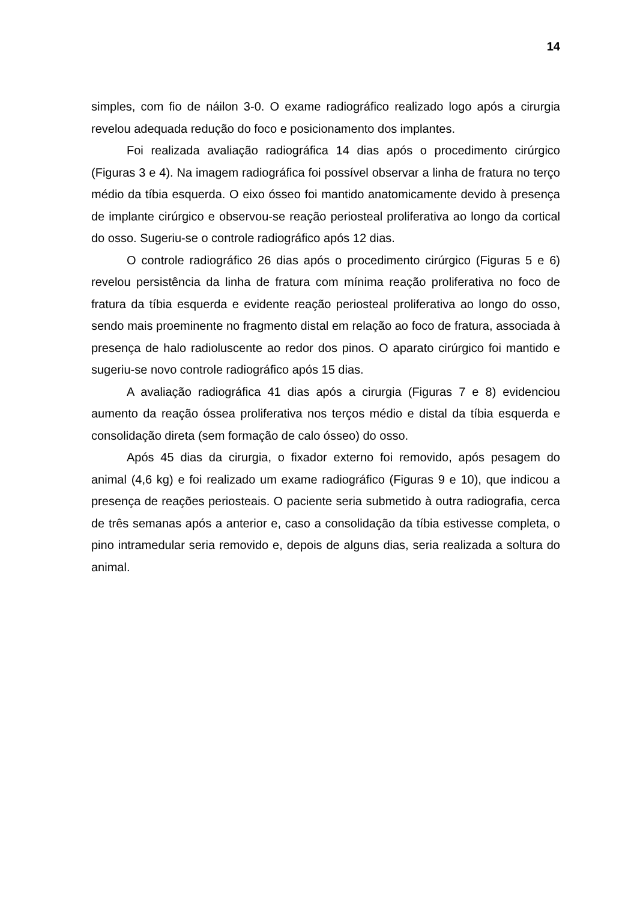14
simples, com fio de náilon 3-0. O exame radiográfico realizado logo após a cirurgia revelou adequada redução do foco e posicionamento dos implantes.
Foi realizada avaliação radiográfica 14 dias após o procedimento cirúrgico (Figuras 3 e 4). Na imagem radiográfica foi possível observar a linha de fratura no terço médio da tíbia esquerda. O eixo ósseo foi mantido anatomicamente devido à presença de implante cirúrgico e observou-se reação periosteal proliferativa ao longo da cortical do osso. Sugeriu-se o controle radiográfico após 12 dias.
O controle radiográfico 26 dias após o procedimento cirúrgico (Figuras 5 e 6) revelou persistência da linha de fratura com mínima reação proliferativa no foco de fratura da tíbia esquerda e evidente reação periosteal proliferativa ao longo do osso, sendo mais proeminente no fragmento distal em relação ao foco de fratura, associada à presença de halo radioluscente ao redor dos pinos. O aparato cirúrgico foi mantido e sugeriu-se novo controle radiográfico após 15 dias.
A avaliação radiográfica 41 dias após a cirurgia (Figuras 7 e 8) evidenciou aumento da reação óssea proliferativa nos terços médio e distal da tíbia esquerda e consolidação direta (sem formação de calo ósseo) do osso.
Após 45 dias da cirurgia, o fixador externo foi removido, após pesagem do animal (4,6 kg) e foi realizado um exame radiográfico (Figuras 9 e 10), que indicou a presença de reações periosteais. O paciente seria submetido à outra radiografia, cerca de três semanas após a anterior e, caso a consolidação da tíbia estivesse completa, o pino intramedular seria removido e, depois de alguns dias, seria realizada a soltura do animal.